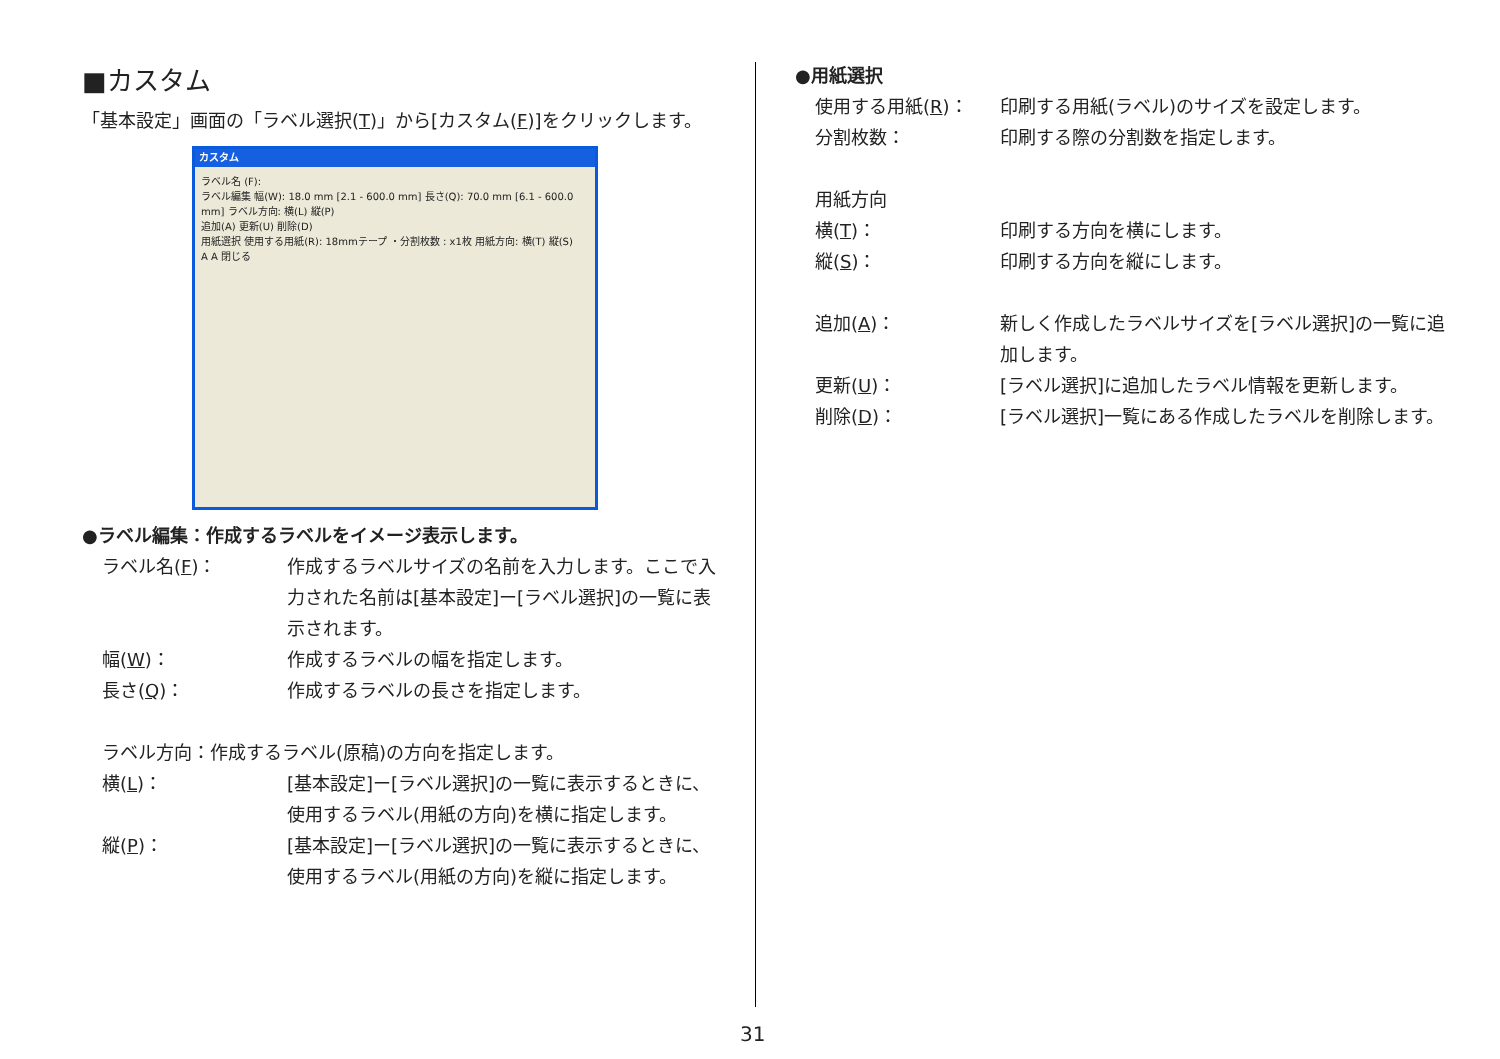■カスタム
「基本設定」画面の「ラベル選択(T)」から[カスタム(F)]をクリックします。
カスタム
ラベル名 (F):
ラベル編集 幅(W): 18.0 mm [2.1 - 600.0 mm] 長さ(Q): 70.0 mm [6.1 - 600.0 mm] ラベル方向: 横(L) 縦(P)
追加(A) 更新(U) 削除(D)
用紙選択 使用する用紙(R): 18mmテープ ・分割枚数 : x1枚 用紙方向: 横(T) 縦(S)
A A 閉じる
●ラベル編集：作成するラベルをイメージ表示します。
ラベル名(F)： 作成するラベルサイズの名前を入力します。ここで入力された名前は[基本設定]ー[ラベル選択]の一覧に表示されます。
幅(W)： 作成するラベルの幅を指定します。
長さ(Q)： 作成するラベルの長さを指定します。
ラベル方向：作成するラベル(原稿)の方向を指定します。
横(L)： [基本設定]ー[ラベル選択]の一覧に表示するときに、使用するラベル(用紙の方向)を横に指定します。
縦(P)： [基本設定]ー[ラベル選択]の一覧に表示するときに、使用するラベル(用紙の方向)を縦に指定します。
●用紙選択
使用する用紙(R)： 印刷する用紙(ラベル)のサイズを設定します。
分割枚数： 印刷する際の分割数を指定します。
用紙方向
横(T)： 印刷する方向を横にします。
縦(S)： 印刷する方向を縦にします。
追加(A)： 新しく作成したラベルサイズを[ラベル選択]の一覧に追加します。
更新(U)： [ラベル選択]に追加したラベル情報を更新します。
削除(D)： [ラベル選択]一覧にある作成したラベルを削除します。
31